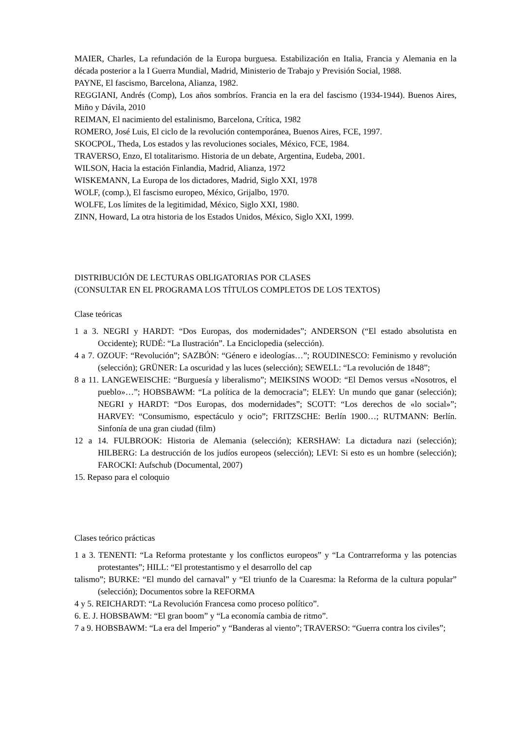MAIER, Charles, La refundación de la Europa burguesa. Estabilización en Italia, Francia y Alemania en la década posterior a la I Guerra Mundial, Madrid, Ministerio de Trabajo y Previsión Social, 1988.
PAYNE, El fascismo, Barcelona, Alianza, 1982.
REGGIANI, Andrés (Comp), Los años sombríos. Francia en la era del fascismo (1934-1944). Buenos Aires, Miño y Dávila, 2010
REIMAN, El nacimiento del estalinismo, Barcelona, Crítica, 1982
ROMERO, José Luis, El ciclo de la revolución contemporánea, Buenos Aires, FCE, 1997.
SKOCPOL, Theda, Los estados y las revoluciones sociales, México, FCE, 1984.
TRAVERSO, Enzo, El totalitarismo. Historia de un debate, Argentina, Eudeba, 2001.
WILSON, Hacia la estación Finlandia, Madrid, Alianza, 1972
WISKEMANN, La Europa de los dictadores, Madrid, Siglo XXI, 1978
WOLF, (comp.), El fascismo europeo, México, Grijalbo, 1970.
WOLFE, Los límites de la legitimidad, México, Siglo XXI, 1980.
ZINN, Howard, La otra historia de los Estados Unidos, México, Siglo XXI, 1999.
DISTRIBUCIÓN DE LECTURAS OBLIGATORIAS POR CLASES
(CONSULTAR EN EL PROGRAMA LOS TÍTULOS COMPLETOS DE LOS TEXTOS)
Clase teóricas
1 a 3. NEGRI y HARDT: “Dos Europas, dos modernidades”; ANDERSON (“El estado absolutista en Occidente); RUDÉ: “La Ilustración”. La Enciclopedia (selección).
4 a 7. OZOUF: “Revolución”; SAZBÓN: “Género e ideologías…”; ROUDINESCO: Feminismo y revolución (selección); GRÜNER: La oscuridad y las luces (selección); SEWELL: “La revolución de 1848”;
8 a 11. LANGEWEISCHE: “Burguesía y liberalismo”; MEIKSINS WOOD: “El Demos versus «Nosotros, el pueblo»…”; HOBSBAWM: “La política de la democracia”; ELEY: Un mundo que ganar (selección); NEGRI y HARDT: “Dos Europas, dos modernidades”; SCOTT: “Los derechos de «lo social»”; HARVEY: “Consumismo, espectáculo y ocio”; FRITZSCHE: Berlín 1900…; RUTMANN: Berlín. Sinfonía de una gran ciudad (film)
12 a 14. FULBROOK: Historia de Alemania (selección); KERSHAW: La dictadura nazi (selección); HILBERG: La destrucción de los judíos europeos (selección); LEVI: Si esto es un hombre (selección); FAROCKI: Aufschub (Documental, 2007)
15. Repaso para el coloquio
Clases teórico prácticas
1 a 3. TENENTI: “La Reforma protestante y los conflictos europeos” y “La Contrarreforma y las potencias protestantes”; HILL: “El protestantismo y el desarrollo del cap
talismo”; BURKE: “El mundo del carnaval” y “El triunfo de la Cuaresma: la Reforma de la cultura popular” (selección); Documentos sobre la REFORMA
4 y 5. REICHARDT: “La Revolución Francesa como proceso político”.
6. E. J. HOBSBAWM: “El gran boom” y “La economía cambia de ritmo”.
7 a 9. HOBSBAWM: “La era del Imperio” y “Banderas al viento”; TRAVERSO: “Guerra contra los civiles”;